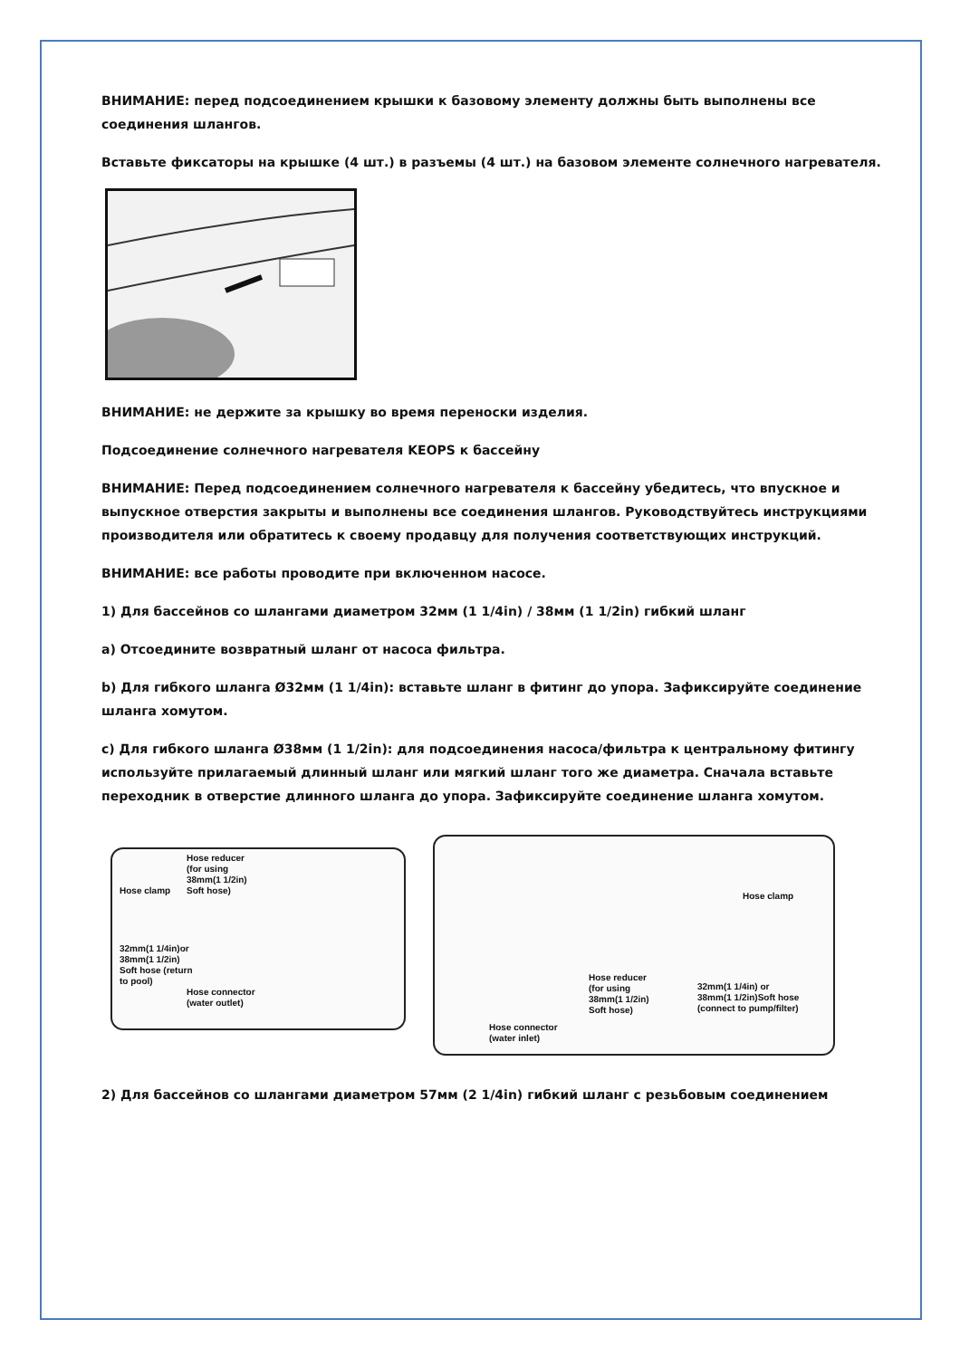ВНИМАНИЕ: перед подсоединением крышки к базовому элементу должны быть выполнены все соединения шлангов.
Вставьте фиксаторы на крышке (4 шт.) в разъемы (4 шт.) на базовом элементе солнечного нагревателя.
ВНИМАНИЕ: не держите за крышку во время переноски изделия.
Подсоединение солнечного нагревателя KEOPS к бассейну
ВНИМАНИЕ: Перед подсоединением солнечного нагревателя к бассейну убедитесь, что впускное и выпускное отверстия закрыты и выполнены все соединения шлангов. Руководствуйтесь инструкциями производителя или обратитесь к своему продавцу для получения соответствующих инструкций.
ВНИМАНИЕ: все работы проводите при включенном насосе.
1) Для бассейнов со шлангами диаметром 32мм (1 1/4in) / 38мм (1 1/2in) гибкий шланг
a) Отсоедините возвратный шланг от насоса фильтра.
b) Для гибкого шланга Ø32мм (1 1/4in): вставьте шланг в фитинг до упора. Зафиксируйте соединение шланга хомутом.
c) Для гибкого шланга Ø38мм (1 1/2in): для подсоединения насоса/фильтра к центральному фитингу используйте прилагаемый длинный шланг или мягкий шланг того же диаметра. Сначала вставьте переходник в отверстие длинного шланга до упора. Зафиксируйте соединение шланга хомутом.
Hose clamp
Hose reducer
(for using
38mm(1 1/2in)
Soft hose)
32mm(1 1/4in)or
38mm(1 1/2in)
Soft hose (return
to pool)
Hose connector
(water outlet)
Hose clamp
Hose reducer
(for using
38mm(1 1/2in)
Soft hose)
32mm(1 1/4in) or
38mm(1 1/2in)Soft hose
(connect to pump/filter)
Hose connector
(water inlet)
2) Для бассейнов со шлангами диаметром 57мм (2 1/4in) гибкий шланг с резьбовым соединением